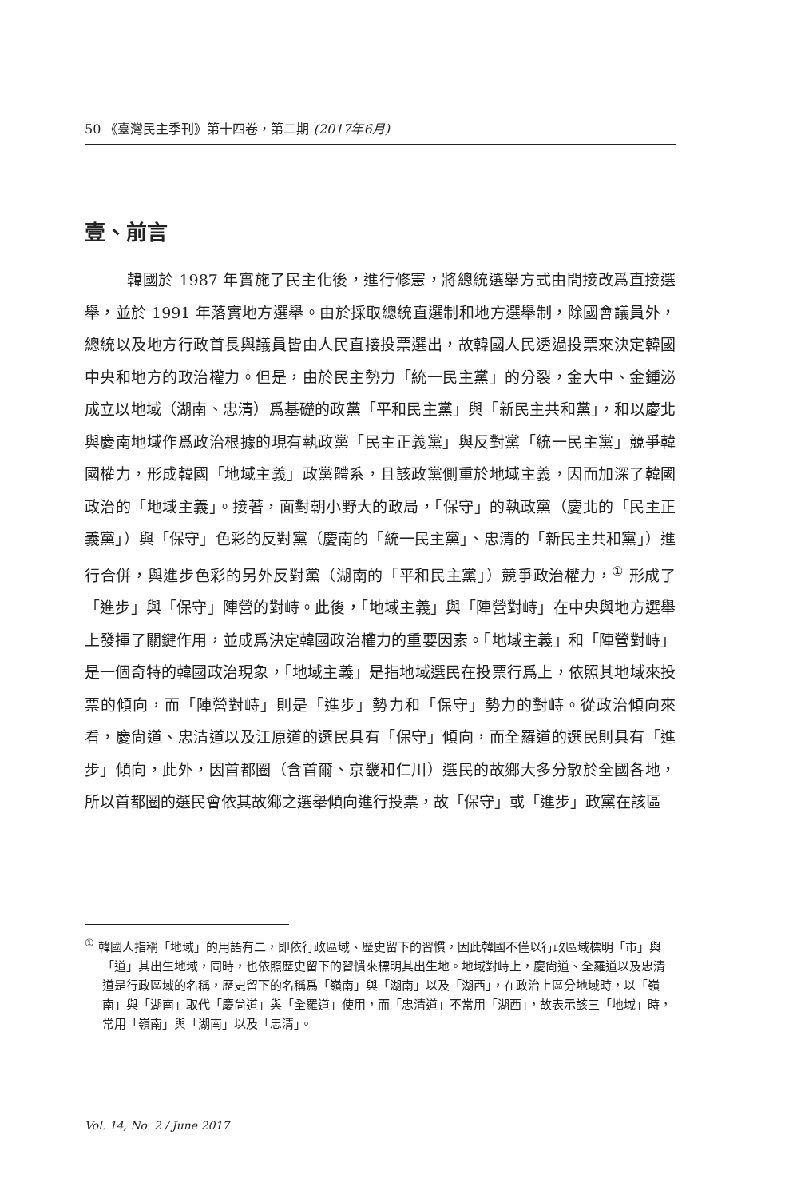50 《臺灣民主季刊》第十四卷，第二期 (2017年6月)
壹、前言
韓國於 1987 年實施了民主化後，進行修憲，將總統選舉方式由間接改爲直接選舉，並於 1991 年落實地方選舉。由於採取總統直選制和地方選舉制，除國會議員外，總統以及地方行政首長與議員皆由人民直接投票選出，故韓國人民透過投票來決定韓國中央和地方的政治權力。但是，由於民主勢力「統一民主黨」的分裂，金大中、金鍾泌成立以地域（湖南、忠清）爲基礎的政黨「平和民主黨」與「新民主共和黨」，和以慶北與慶南地域作爲政治根據的現有執政黨「民主正義黨」與反對黨「統一民主黨」競爭韓國權力，形成韓國「地域主義」政黨體系，且該政黨側重於地域主義，因而加深了韓國政治的「地域主義」。接著，面對朝小野大的政局，「保守」的執政黨（慶北的「民主正義黨」）與「保守」色彩的反對黨（慶南的「統一民主黨」、忠清的「新民主共和黨」）進行合併，與進步色彩的另外反對黨（湖南的「平和民主黨」）競爭政治權力，<sup>①</sup> 形成了「進步」與「保守」陣營的對峙。此後，「地域主義」與「陣營對峙」在中央與地方選舉上發揮了關鍵作用，並成爲決定韓國政治權力的重要因素。「地域主義」和「陣營對峙」是一個奇特的韓國政治現象，「地域主義」是指地域選民在投票行爲上，依照其地域來投票的傾向，而「陣營對峙」則是「進步」勢力和「保守」勢力的對峙。從政治傾向來看，慶尙道、忠清道以及江原道的選民具有「保守」傾向，而全羅道的選民則具有「進步」傾向，此外，因首都圈（含首爾、京畿和仁川）選民的故鄉大多分散於全國各地，所以首都圈的選民會依其故鄉之選舉傾向進行投票，故「保守」或「進步」政黨在該區
<sup>①</sup> 韓國人指稱「地域」的用語有二，即依行政區域、歷史留下的習慣，因此韓國不僅以行政區域標明「市」與「道」其出生地域，同時，也依照歷史留下的習慣來標明其出生地。地域對峙上，慶尙道、全羅道以及忠清道是行政區域的名稱，歷史留下的名稱爲「嶺南」與「湖南」以及「湖西」，在政治上區分地域時，以「嶺南」與「湖南」取代「慶尙道」與「全羅道」使用，而「忠清道」不常用「湖西」，故表示該三「地域」時，常用「嶺南」與「湖南」以及「忠清」。
Vol. 14, No. 2 / June 2017